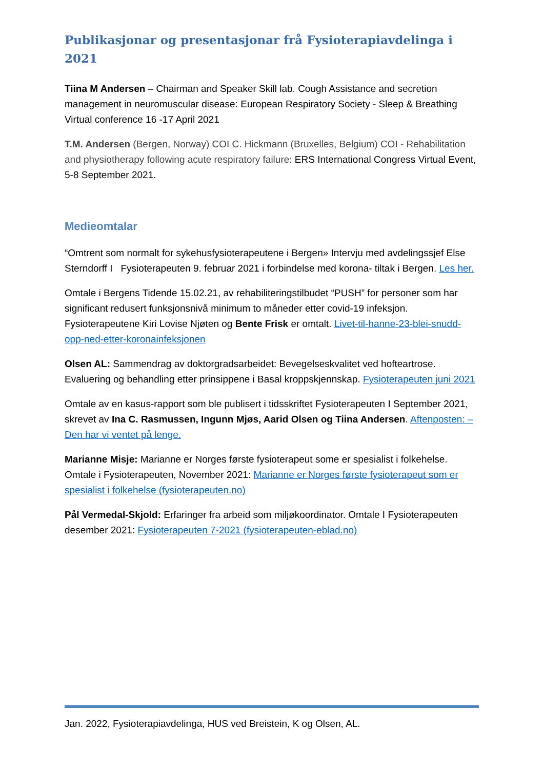Publikasjonar og presentasjonar frå Fysioterapiavdelinga i 2021
Tiina M Andersen – Chairman and Speaker Skill lab. Cough Assistance and secretion management in neuromuscular disease: European Respiratory Society - Sleep & Breathing Virtual conference 16 -17 April 2021
T.M. Andersen (Bergen, Norway) COI C. Hickmann (Bruxelles, Belgium) COI - Rehabilitation and physiotherapy following acute respiratory failure: ERS International Congress Virtual Event, 5-8 September 2021.
Medieomtalar
“Omtrent som normalt for sykehusfysioterapeutene i Bergen» Intervju med avdelingssjef Else Sterndorff I Fysioterapeuten 9. februar 2021 i forbindelse med korona- tiltak i Bergen. Les her.
Omtale i Bergens Tidende 15.02.21, av rehabiliteringstilbudet “PUSH” for personer som har significant redusert funksjonsnivå minimum to måneder etter covid-19 infeksjon. Fysioterapeutene Kiri Lovise Njøten og Bente Frisk er omtalt. Livet-til-hanne-23-blei-snudd-opp-ned-etter-koronainfeksjonen
Olsen AL: Sammendrag av doktorgradsarbeidet: Bevegelseskvalitet ved hofteartrose. Evaluering og behandling etter prinsippene i Basal kroppskjennskap. Fysioterapeuten juni 2021
Omtale av en kasus-rapport som ble publisert i tidsskriftet Fysioterapeuten I September 2021, skrevet av Ina C. Rasmussen, Ingunn Mjøs, Aarid Olsen og Tiina Andersen. Aftenposten: – Den har vi ventet på lenge.
Marianne Misje: Marianne er Norges første fysioterapeut some er spesialist i folkehelse. Omtale i Fysioterapeuten, November 2021: Marianne er Norges første fysioterapeut som er spesialist i folkehelse (fysioterapeuten.no)
Pål Vermedal-Skjold: Erfaringer fra arbeid som miljøkoordinator. Omtale I Fysioterapeuten desember 2021: Fysioterapeuten 7-2021 (fysioterapeuten-eblad.no)
Jan. 2022, Fysioterapiavdelinga, HUS ved Breistein, K og Olsen, AL.